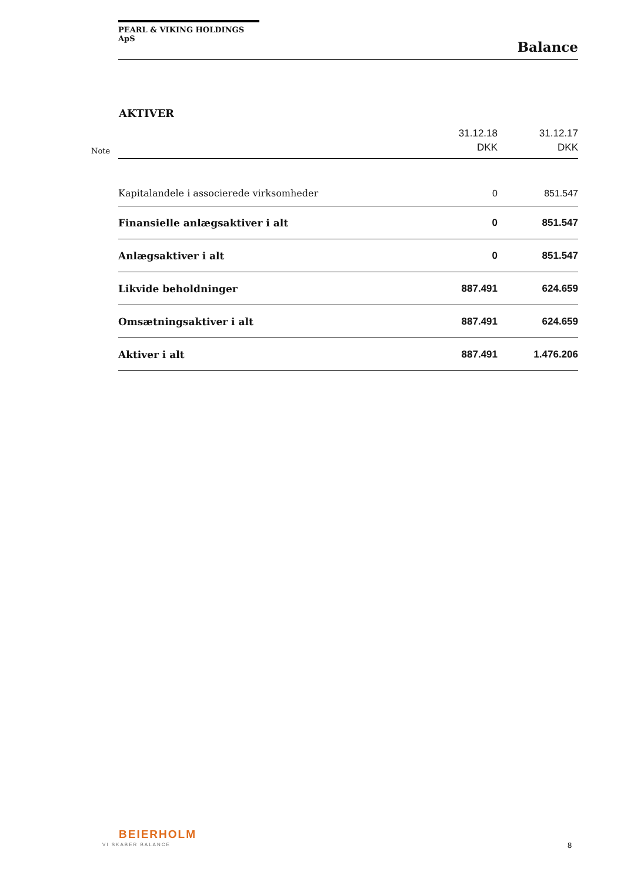PEARL & VIKING HOLDINGS ApS
Balance
AKTIVER
| Note | | 31.12.18 DKK | 31.12.17 DKK |
| --- | --- | --- | --- |
| | Kapitalandele i associerede virksomheder | 0 | 851.547 |
| | Finansielle anlægsaktiver i alt | 0 | 851.547 |
| | Anlægsaktiver i alt | 0 | 851.547 |
| | Likvide beholdninger | 887.491 | 624.659 |
| | Omsætningsaktiver i alt | 887.491 | 624.659 |
| | Aktiver i alt | 887.491 | 1.476.206 |
BEIERHOLM
VI SKABER BALANCE 8